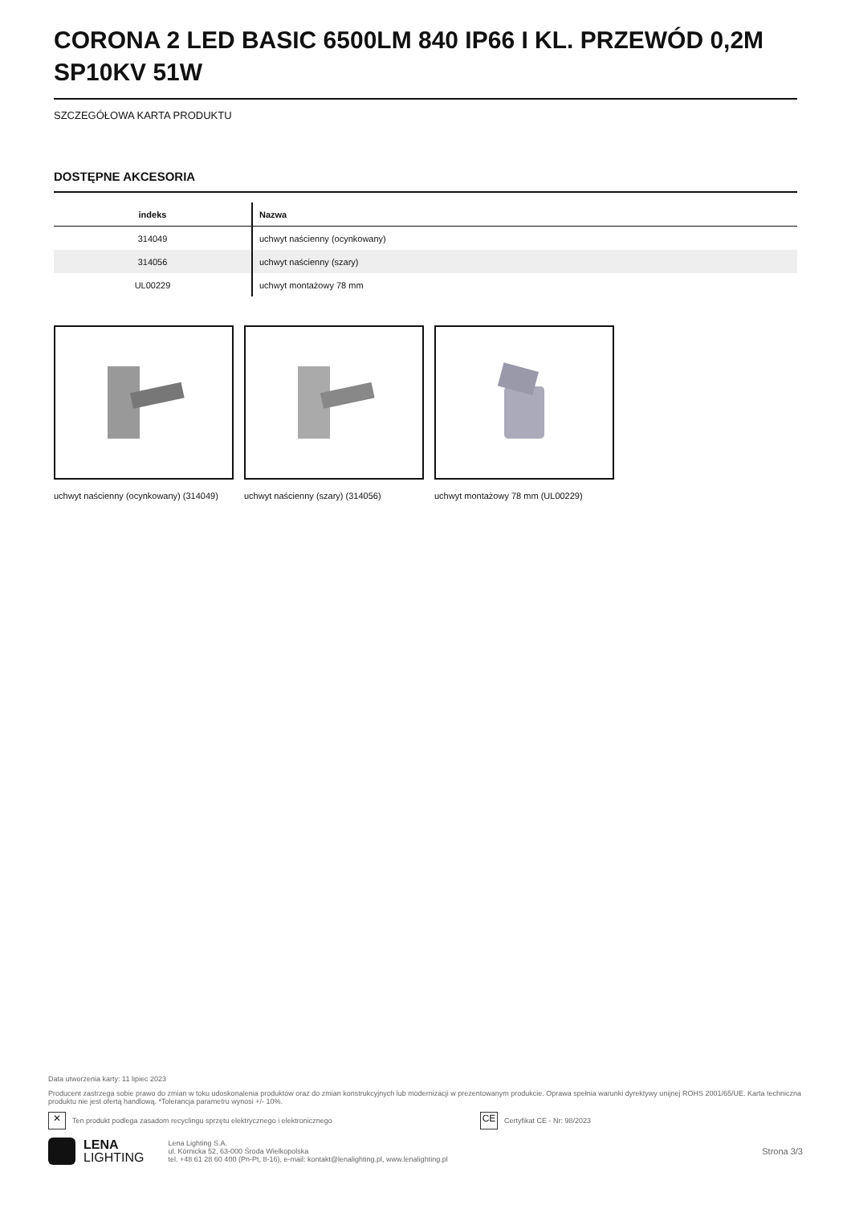CORONA 2 LED BASIC 6500LM 840 IP66 I KL. PRZEWÓD 0,2M SP10KV 51W
SZCZEGÓŁOWA KARTA PRODUKTU
DOSTĘPNE AKCESORIA
| indeks | Nazwa |
| --- | --- |
| 314049 | uchwyt naścienny (ocynkowany) |
| 314056 | uchwyt naścienny (szary) |
| UL00229 | uchwyt montażowy 78 mm |
uchwyt naścienny (ocynkowany) (314049)
uchwyt naścienny (szary) (314056) uchwyt montażowy 78 mm (UL00229)
Data utworzenia karty: 11 lipiec 2023
Producent zastrzega sobie prawo do zmian w toku udoskonalenia produktów oraz do zmian konstrukcyjnych lub modernizacji w prezentowanym produkcie. Oprawa spełnia warunki dyrektywy unijnej ROHS 2001/65/UE. Karta techniczna produktu nie jest ofertą handlową. *Tolerancja parametru wynosi +/- 10%.
✕ Ten produkt podlega zasadom recyclingu sprzętu elektrycznego i elektronicznego CE Certyfikat CE - Nr: 98/2023
LENA
LIGHTING
Lena Lighting S.A.
ul. Kórnicka 52, 63-000 Środa Wielkopolska
tel. +48 61 28 60 400 (Pn-Pt, 8-16), e-mail: kontakt@lenalighting.pl, www.lenalighting.pl
Strona 3/3